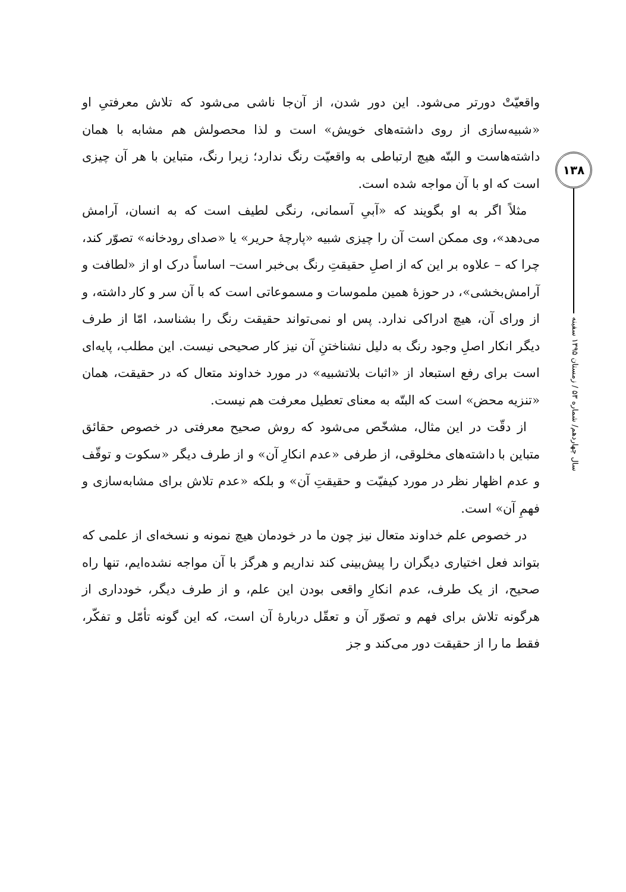واقعیّتْ دورتر می‌شود. این دور شدن، از آن‌جا ناشی می‌شود که تلاش معرفتیِ او «شبیه‌سازی از روی داشته‌های خویش» است و لذا محصولش هم مشابه با همان داشته‌هاست و البتّه هیچ ارتباطی به واقعیّت رنگ ندارد؛ زیرا رنگ، متباین با هر آن چیزی است که او با آن مواجه شده است.
مثلاً اگر به او بگویند که «آبیِ آسمانی، رنگی لطیف است که به انسان، آرامش می‌دهد»، وی ممکن است آن را چیزی شبیه «پارچهٔ حریر» یا «صدای رودخانه» تصوّر کند، چرا که – علاوه بر این که از اصلِ حقیقتِ رنگ بی‌خبر است– اساساً درک او از «لطافت و آرامش‌بخشی»، در حوزهٔ همین ملموسات و مسموعاتی است که با آن سر و کار داشته، و از ورای آن، هیچ ادراکی ندارد. پس او نمی‌تواند حقیقت رنگ را بشناسد، امّا از طرف دیگر انکار اصلِ وجود رنگ به دلیل نشناختنِ آن نیز کار صحیحی نیست. این مطلب، پایه‌ای است برای رفع استبعاد از «اثبات بلاتشبیه» در مورد خداوند متعال که در حقیقت، همان «تنزیه محض» است که البتّه به معنای تعطیل معرفت هم نیست.
از دقّت در این مثال، مشخّص می‌شود که روش صحیح معرفتی در خصوص حقائق متباین با داشته‌های مخلوقی، از طرفی «عدم انکارِ آن» و از طرف دیگر «سکوت و توقّف و عدم اظهار نظر در مورد کیفیّت و حقیقتِ آن» و بلکه «عدم تلاش برای مشابه‌سازی و فهمِ آن» است.
در خصوص علم خداوند متعال نیز چون ما در خودمان هیچ نمونه و نسخه‌ای از علمی که بتواند فعل اختیاری دیگران را پیش‌بینی کند نداریم و هرگز با آن مواجه نشده‌ایم، تنها راه صحیح، از یک طرف، عدم انکارِ واقعی بودن این علم، و از طرف دیگر، خودداری از هرگونه تلاش برای فهم و تصوّر آن و تعقّل دربارهٔ آن است، که این گونه تأمّل و تفکّر، فقط ما را از حقیقت دور می‌کند و جز
۱۳۸
سال چهاردهم/ شماره ۵۳ / زمستان ۱۳۹۵ سفینه